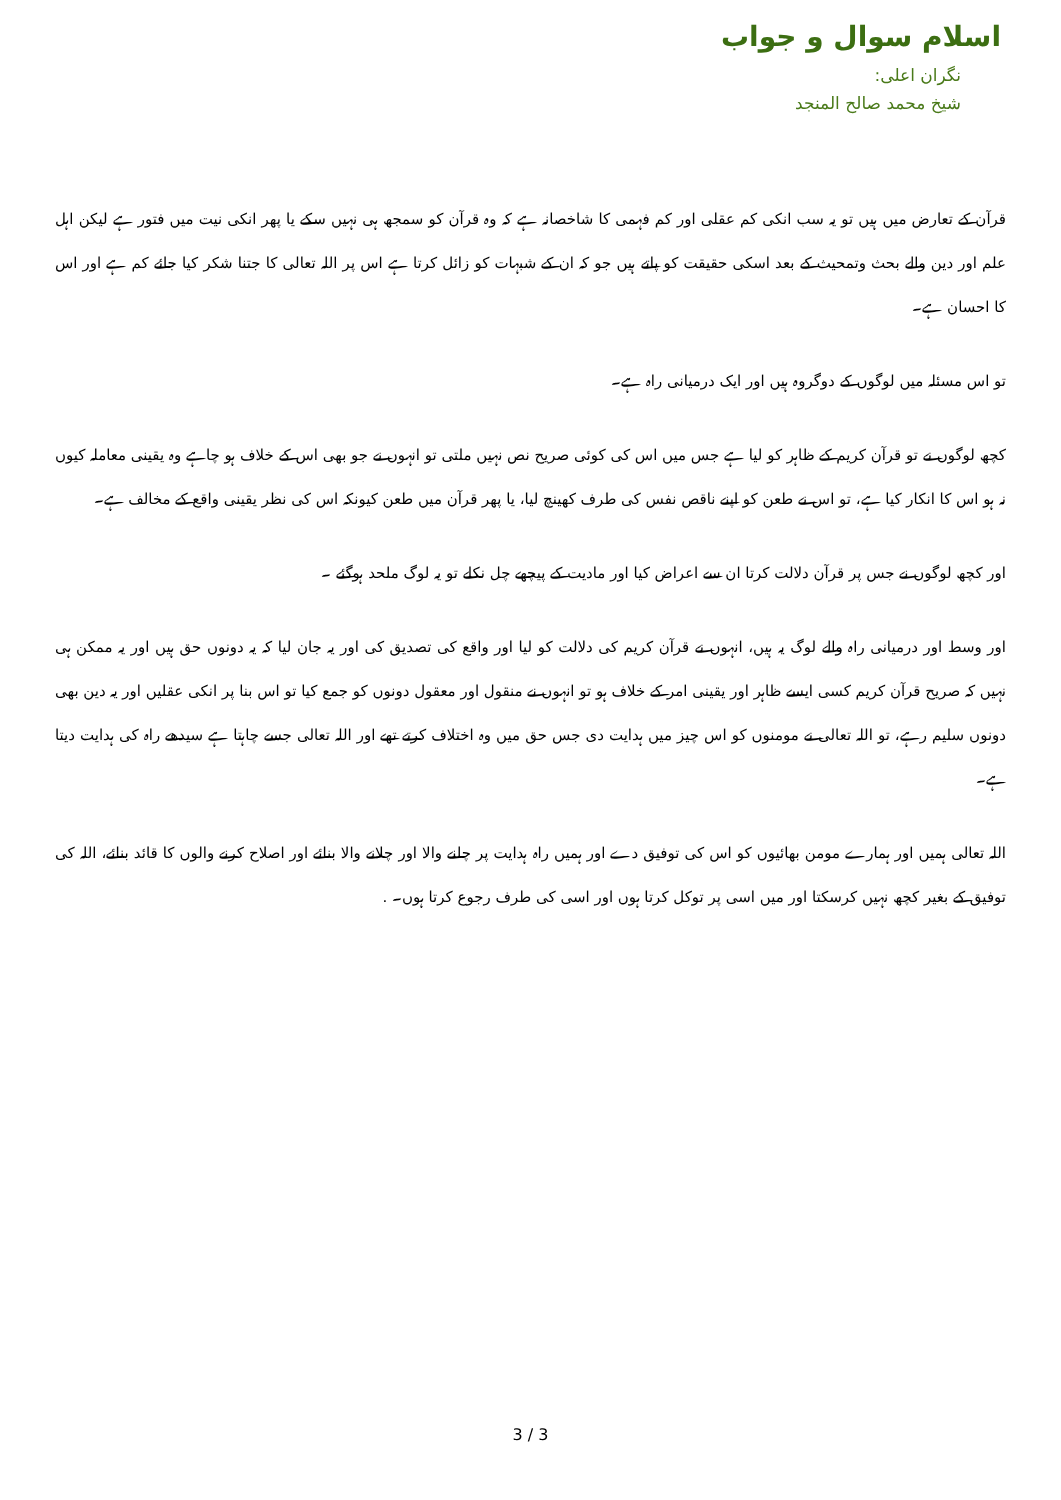اسلام سوال و جواب
نگران اعلی:
شيخ محمد صالح المنجد
قرآن کے تعارض میں ہیں تو یہ سب انکی کم عقلی اور کم فہمی کا شاخصانہ ہے کہ وہ قرآن کو سمجھ ہی نہیں سکے یا پھر انکی نیت میں فتور ہے لیکن اہل علم اور دین والے بحث وتمحیث کے بعد اسکی حقیقت کو پاتے ہیں جو کہ ان کے شبہات کو زائل کرتا ہے اس پر اللہ تعالی کا جتنا شکر کیا جائے کم ہے اور اس کا احسان ہے۔
تو اس مسئلہ میں لوگوں کے دوگروہ ہیں اور ایک درمیانی راہ ہے۔
کچھ لوگوں نے تو قرآن کریم کے ظاہر کو لیا ہے جس میں اس کی کوئی صریح نص نہیں ملتی تو انہوں نے جو بھی اس کے خلاف ہو چاہے وہ یقینی معاملہ کیوں نہ ہو اس کا انکار کیا ہے، تو اس نے طعن کو اپنے ناقص نفس کی طرف کھینچ لیا، یا پھر قرآن میں طعن کیونکہ اس کی نظر یقینی واقع کے مخالف ہے۔
اور کچھ لوگوں نے جس پر قرآن دلالت کرتا ان سے اعراض کیا اور مادیت کے پیچھے چل نکلے تو یہ لوگ ملحد ہوگئے ۔
اور وسط اور درمیانی راہ والے لوگ یہ ہیں، انہوں نے قرآن کریم کی دلالت کو لیا اور واقع کی تصدیق کی اور یہ جان لیا کہ یہ دونوں حق ہیں اور یہ ممکن ہی نہیں کہ صریح قرآن کریم کسی ایسے ظاہر اور یقینی امر کے خلاف ہو تو انہوں نے منقول اور معقول دونوں کو جمع کیا تو اس بنا پر انکی عقلیں اور یہ دین بھی دونوں سلیم رہے، تو اللہ تعالی نے مومنوں کو اس چیز میں ہدایت دی جس حق میں وہ اختلاف کرتے تھے اور اللہ تعالی جسے چاہتا ہے سیدھے راہ کی ہدایت دیتا ہے۔
اللہ تعالی ہمیں اور ہمارے مومن بھائیوں کو اس کی توفیق دے اور ہمیں راہ ہدایت پر چلنے والا اور چلانے والا بنائے اور اصلاح کرنے والوں کا قائد بنائے، اللہ کی توفیق کے بغیر کچھ نہیں کرسکتا اور میں اسی پر توکل کرتا ہوں اور اسی کی طرف رجوع کرتا ہوں۔ .
3 / 3